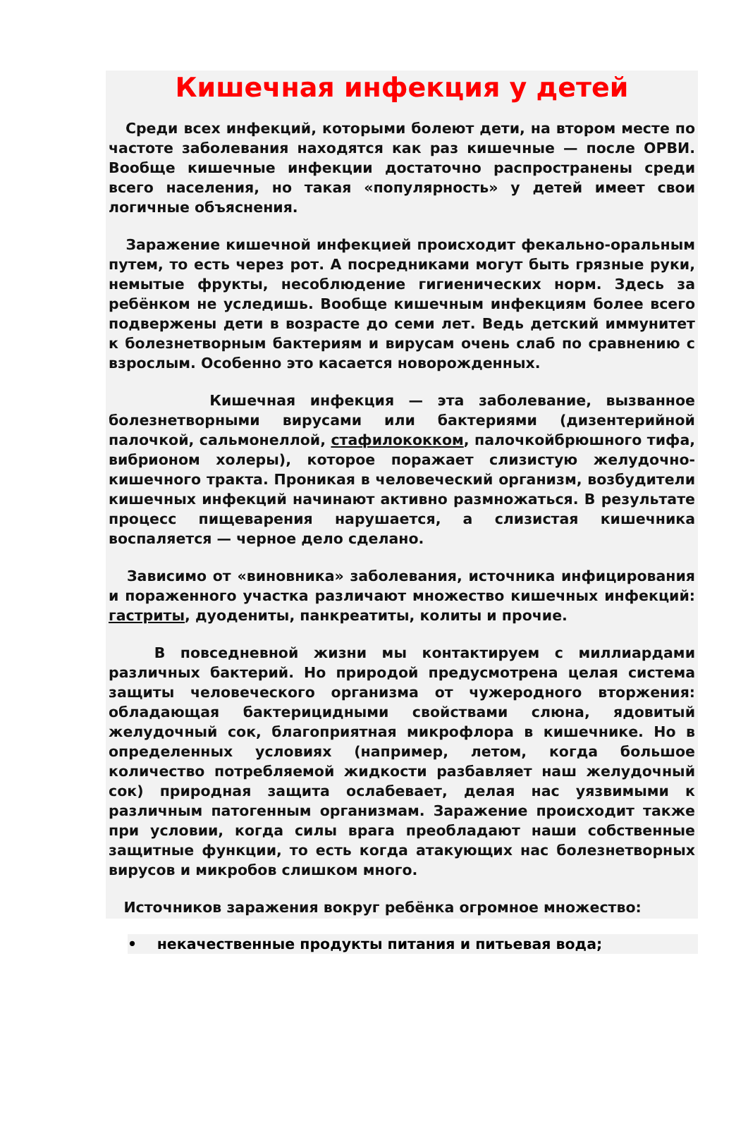Кишечная инфекция у детей
Среди всех инфекций, которыми болеют дети, на втором месте по частоте заболевания находятся как раз кишечные — после ОРВИ. Вообще кишечные инфекции достаточно распространены среди всего населения, но такая «популярность» у детей имеет свои логичные объяснения.
Заражение кишечной инфекцией происходит фекально-оральным путем, то есть через рот. А посредниками могут быть грязные руки, немытые фрукты, несоблюдение гигиенических норм. Здесь за ребёнком не уследишь. Вообще кишечным инфекциям более всего подвержены дети в возрасте до семи лет. Ведь детский иммунитет к болезнетворным бактериям и вирусам очень слаб по сравнению с взрослым. Особенно это касается новорожденных.
Кишечная инфекция — эта заболевание, вызванное болезнетворными вирусами или бактериями (дизентерийной палочкой, сальмонеллой, стафилококком, палочкойбрюшного тифа, вибрионом холеры), которое поражает слизистую желудочно-кишечного тракта. Проникая в человеческий организм, возбудители кишечных инфекций начинают активно размножаться. В результате процесс пищеварения нарушается, а слизистая кишечника воспаляется — черное дело сделано.
Зависимо от «виновника» заболевания, источника инфицирования и пораженного участка различают множество кишечных инфекций: гастриты, дуодениты, панкреатиты, колиты и прочие.
В повседневной жизни мы контактируем с миллиардами различных бактерий. Но природой предусмотрена целая система защиты человеческого организма от чужеродного вторжения: обладающая бактерицидными свойствами слюна, ядовитый желудочный сок, благоприятная микрофлора в кишечнике. Но в определенных условиях (например, летом, когда большое количество потребляемой жидкости разбавляет наш желудочный сок) природная защита ослабевает, делая нас уязвимыми к различным патогенным организмам. Заражение происходит также при условии, когда силы врага преобладают наши собственные защитные функции, то есть когда атакующих нас болезнетворных вирусов и микробов слишком много.
Источников заражения вокруг ребёнка огромное множество:
• некачественные продукты питания и питьевая вода;